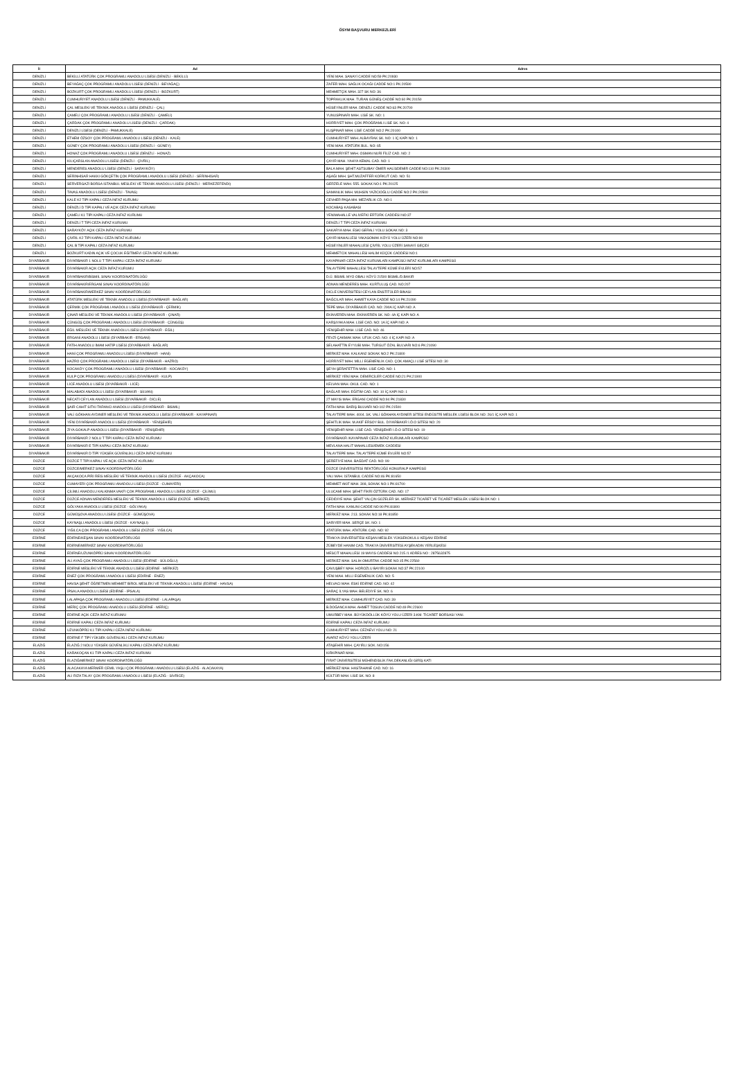ÖSYM BAŞVURU MERKEZLERİ
| İl | Ad | Adres |
| --- | --- | --- |
| DENİZLİ | BEKİLLİ ATATÜRK ÇOK PROGRAMLI ANADOLU LİSESİ (DENİZLİ - BEKİLLİ) | YENİ MAH. SANAYİ CADDE NO:59 PK:20930 |
| DENİZLİ | BEYAĞAÇ ÇOK PROGRAMLI ANADOLU LİSESİ (DENİZLİ - BEYAĞAÇ) | ZAFER MAH. SAĞLIK OCAĞI CADDE NO:1 PK:20590 |
| DENİZLİ | BOZKURT ÇOK PROGRAMLI ANADOLU LİSESİ (DENİZLİ - BOZKURT) | MEHMETÇİK MAH. 327 SK NO: 36 |
| DENİZLİ | CUMHURİYET ANADOLU LİSESİ (DENİZLİ - PAMUKKALE) | TOPRAKLIK MAH. TURAN GÜNEŞ CADDE NO:60 PK:20150 |
| DENİZLİ | ÇAL MESLEKİ VE TEKNİK ANADOLU LİSESİ (DENİZLİ - ÇAL) | HÜSEYİNLER MAH. DENİZLİ CADDE NO:63 PK:20700 |
| DENİZLİ | ÇAMELİ ÇOK PROGRAMLI ANADOLU LİSESİ (DENİZLİ - ÇAMELİ) | YUNUSPINARI MAH. LİSE SK. NO: 1 |
| DENİZLİ | ÇARDAK ÇOK PROGRAMLI ANADOLU LİSESİ (DENİZLİ - ÇARDAK) | HÜRRİYET MAH. ÇOK PROĞRAMLI LİSE SK. NO: 4 |
| DENİZLİ | DENİZLİ LİSESİ (DENİZLİ - PAMUKKALE) | KUŞPINAR MAH. LİSE CADDE NO:2 PK:20100 |
| DENİZLİ | ETHEM ÖZSOY ÇOK PROGRAMLI ANADOLU LİSESİ (DENİZLİ - KALE) | CUMHURİYET MAH. ALBAYRAK SK. NO: 1 İÇ KAPI NO: 1 |
| DENİZLİ | GÜNEY ÇOK PROGRAMLI ANADOLU LİSESİ (DENİZLİ - GÜNEY) | YENİ MAH. ATATÜRK BUL. NO: 65 |
| DENİZLİ | HONAZ ÇOK PROGRAMLI ANADOLU LİSESİ (DENİZLİ - HONAZ) | CUMHURİYET MAH. OSMAN NURİ FİLİZ CAD. NO: 2 |
| DENİZLİ | KILIÇARSLAN ANADOLU LİSESİ (DENİZLİ - ÇİVRİL) | ÇAYIR MAH. YAHYA KEMAL CAD. NO: 1 |
| DENİZLİ | MENDERES ANADOLU LİSESİ (DENİZLİ - SARAYKÖY) | BALA MAH. ŞEHİT ASTSUBAY ÖMER HALİSDEMİR CADDE NO:110 PK:20300 |
| DENİZLİ | SERİNHİSAR HAKKI GÖKÇETİN ÇOK PROGRAMLI ANADOLU LİSESİ (DENİZLİ - SERİNHİSAR) | AŞAĞI MAH. ŞHT.MUZAFFER KORKUT CAD. NO: 51 |
| DENİZLİ | SERVERGAZİ BORSA İSTANBUL MESLEKİ VE TEKNİK ANADOLU LİSESİ (DENİZLİ - MERKEZEFENDİ) | GERZELE MAH. 555. SOKAK NO:1 PK:20125 |
| DENİZLİ | TAVAS ANADOLU LİSESİ (DENİZLİ - TAVAS) | SAMANLIK MAH. MUHSİN YAZICIOĞLU CADDE NO:2 PK:20500 |
| DENİZLİ | KALE K2 TİPİ KAPALI CEZA İNFAZ KURUMU | CEVHER PAŞA MH. MEZARLIK CD. NO:1 |
| DENİZLİ | DENİZLİ D TİPİ KAPALI VE AÇIK CEZA İNFAZ KURUMU | KOCABAŞ KASABASI |
| DENİZLİ | ÇAMELİ K1 TİPİ KAPALI CEZA İNFAZ KURUMU | YENİMAHALLE VALİVEFKİ ERTÜRK CADDESİ NO:37 |
| DENİZLİ | DENİZLİ T TİPİ CEZA İNFAZ KURUMU | DENİZLİ T TİPİ CEZA İNFAZ KURUMU |
| DENİZLİ | SARAYKÖY AÇIK CEZA İNFAZ KURUMU | SAKARYA MAH. ESKİ GERALİ YOLU SOKAK NO: 3 |
| DENİZLİ | ÇİVRİL K2 TİPİ KAPALI CEZA İNFAZ KURUMU | ÇAYIR MAHALLESİ YAKASOMAK KÖYÜ YOLU ÜZERİ NO:90 |
| DENİZLİ | ÇAL B TİPİ KAPALI CEZA İNFAZ KURUMU | HÜSEYİNLER MAHALLESİ ÇİVRİL YOLU ÜZERİ SANAYİ GEÇİDİ |
| DENİZLİ | BOZKURT KADIN AÇIK VE ÇOCUK EĞİTİMEVİ CEZA İNFAZ KURUMU | MEHMETCİK MAHALLESİ HALİM KÜÇÜK CADDESİ NO:1 |
| DİYARBAKIR | DİYARBAKIR 1 NOLU T TİPİ KAPALI CEZA İNFAZ KURUMU | KAYAPINAR CEZA İNFAZ KURUMLARI KAMPÜSÜ İNFAZ KURUMLARI KAMPÜSÜ |
| DİYARBAKIR | DİYARBAKIR AÇIK CEZA İNFAZ KURUMU | TALAYTEPE MAHALLESİ TALAYTEPE KÜME EVLERİ NO:57 |
| DİYARBAKIR | DİYARBAKIR/BİSMİL SINAV KOORDİNATÖRLÜĞÜ | D.Ü. BİSMİL MYO OBALI KÖYÜ 21500 BİSMİL/D.BAKIR |
| DİYARBAKIR | DİYARBAKIR/ERGANİ SINAV KOORDİNATÖRLÜĞÜ | ADNAN MENDERES MAH. KURTULUŞ CAD. NO:207 |
| DİYARBAKIR | DİYARBAKIR/MERKEZ SINAV KOORDİNATÖRLÜĞÜ | DİCLE ÜNİVERSİTESİ CEYLAN ENSTİTÜLER BİNASI |
| DİYARBAKIR | ATATÜRK MESLEKİ VE TEKNİK ANADOLU LİSESİ (DİYARBAKIR - BAĞLAR) | BAĞCILAR MAH. AHMET KAYA CADDE NO:14 PK:21090 |
| DİYARBAKIR | ÇERMİK ÇOK PROGRAMLI ANADOLU LİSESİ (DİYARBAKIR - ÇERMİK) | TEPE MAH. DİYARBAKIR CAD. NO: 290A İÇ KAPI NO: A |
| DİYARBAKIR | ÇINAR MESLEKİ VE TEKNİK ANADOLU LİSESİ (DİYARBAKIR - ÇINAR) | EKİNVEREN MAH. EKİNVEREN SK. NO: 4A İÇ KAPI NO: A |
| DİYARBAKIR | ÇÜNGÜŞ ÇOK PROGRAMLI ANADOLU LİSESİ (DİYARBAKIR - ÇÜNGÜŞ) | KARŞIYAKA MAH. LİSE CAD. NO: 1A İÇ KAPI NO: A |
| DİYARBAKIR | EĞİL MESLEKİ VE TEKNİK ANADOLU LİSESİ (DİYARBAKIR - EĞİL) | YENİŞEHİR MAH. LİSE CAD. NO: 46 |
| DİYARBAKIR | ERGANİ ANADOLU LİSESİ (DİYARBAKIR - ERGANİ) | FEVZİ ÇAKMAK MAH. UFUK CAD. NO: 4 İÇ KAPI NO: A |
| DİYARBAKIR | FATİH ANADOLU İMAM HATİP LİSESİ (DİYARBAKIR - BAĞLAR) | SELAHATTİN EYYUBİ MAH. TURGUT ÖZAL BULVARI NO:6 PK:21090 |
| DİYARBAKIR | HANİ ÇOK PROGRAMLI ANADOLU LİSESİ (DİYARBAKIR - HANİ) | MERKEZ MAH. KALKAN2 SOKAK NO:2 PK:21800 |
| DİYARBAKIR | HAZRO ÇOK PROGRAMLI ANADOLU LİSESİ (DİYARBAKIR - HAZRO) | HÜRRİYET MAH. MİLLİ EGEMENLİK CAD. ÇOK AMAÇLI LİSE SİTESİ NO: 30 |
| DİYARBAKIR | KOCAKÖY ÇOK PROGRAMLI ANADOLU LİSESİ (DİYARBAKIR - KOCAKÖY) | ŞEYH ŞERAFETTİN MAH. LİSE CAD. NO: 1 |
| DİYARBAKIR | KULP ÇOK PROGRAMLI ANADOLU LİSESİ (DİYARBAKIR - KULP) | MERKEZ YENİ MAH. DEMİRCİLER CADDE NO:21 PK:21900 |
| DİYARBAKIR | LİCE ANADOLU LİSESİ (DİYARBAKIR - LİCE) | KELVAN MAH. OKUL CAD. NO: 1 |
| DİYARBAKIR | MALABADİ ANADOLU LİSESİ (DİYARBAKIR - SİLVAN) | BAĞLAR MAH. EĞİTİM CAD. NO: 10 İÇ KAPI NO: 1 |
| DİYARBAKIR | NECATİ CEYLAN ANADOLU LİSESİ (DİYARBAKIR - DİCLE) | 27 MAYIS MAH. ERGANİ CADDE NO:94 PK:21830 |
| DİYARBAKIR | ŞAİR CAHİT SITKI TARANCI ANADOLU LİSESİ (DİYARBAKIR - BİSMİL) | FATİH MAH. BARIŞ BULVARI NO:102 PK:21500 |
| DİYARBAKIR | VALİ GÖKHAN AYDINER MESLEKİ VE TEKNİK ANADOLU LİSESİ (DİYARBAKIR - KAYAPINAR) | TALAYTEPE MAH. 4004. SK. VALİ GÖKHAN AYDINER SİTESİ ENDÜSTRİ MESLEK LİSESİ BLOK NO: 26/1 İÇ KAPI NO: 1 |
| DİYARBAKIR | YENİ DİYARBAKIR ANADOLU LİSESİ (DİYARBAKIR - YENİŞEHİR) | ŞEHİTLİK MAH. M.AKİF ERSOY BUL. DİYARBAKIR İ.Ö.O SİTESİ NO: 20 |
| DİYARBAKIR | ZİYA GOKALP ANADOLU LİSESİ (DİYARBAKIR - YENİŞEHİR) | YENİŞEHİR MAH. LİSE CAD. YENİŞEHİR İ.Ö.O SİTESİ NO: 19 |
| DİYARBAKIR | DİYARBAKIR 2 NOLU T TİPİ KAPALI CEZA İNFAZ KURUMU | DİYARBAKIR /KAYAPINAR CEZA İNFAZ KURUMLARI KAMPÜSÜ |
| DİYARBAKIR | DİYARBAKIR E TİPİ KAPALI CEZA İNFAZ KURUMU | MEVLANA HALİT MAHALLESİ/EMEK CADDESİ |
| DİYARBAKIR | DİYARBAKIR D TİPİ YÜKSEK GÜVENLİKLİ CEZA İNFAZ KURUMU | TALAYTEPE MAH. TALAYTEPE KÜME EVLERİ NO:57 |
| DÜZCE | DÜZCE T TİPİ KAPALI VE AÇIK CEZA İNFAZ KURUMU | ŞEREFİYE MAH. BAĞDAT CAD. NO: 99 |
| DÜZCE | DÜZCE/MERKEZ SINAV KOORDİNATÖRLÜĞÜ | DÜZCE ÜNİVERSİTESİ REKTÖRLÜĞÜ KONURALP KAMPÜSÜ |
| DÜZCE | AKÇAKOCA PİRİ REİS MESLEKİ VE TEKNİK ANADOLU LİSESİ (DÜZCE - AKÇAKOCA) | YALI MAH. İSTANBUL CADDE NO:46 PK:81650 |
| DÜZCE | CUMAYERİ ÇOK PROGRAMLI ANADOLU LİSESİ (DÜZCE - CUMAYERİ) | MEHMET AKİF MAH. 308, SOKAK NO:1 PK:81700 |
| DÜZCE | ÇİLİMLİ ANADOLU KALKINMA VAKFI ÇOK PROGRAMLI ANADOLU LİSESİ (DÜZCE - ÇİLİMLİ) | ULUCAMİ MAH. ŞEHİT FİKRİ ÖZTÜRK CAD. NO: 17 |
| DÜZCE | DÜZCE ADNAN MENDERES MESLEKİ VE TEKNİK ANADOLU LİSESİ (DÜZCE - MERKEZ) | CEDİDİYE MAH. ŞEHİT YALÇIN GÜZELER SK. MERKEZ TİCARET VE TİCARET MESLEK LİSESİ BLOK NO: 1 |
| DÜZCE | GÖLYAKA ANADOLU LİSESİ (DÜZCE - GÖLYAKA) | FATİH MAH. KANUNİ CADDE NO:90 PK:81800 |
| DÜZCE | GÜMÜŞOVA ANADOLU LİSESİ (DÜZCE - GÜMÜŞOVA) | MERKEZ MAH. 213. SOKAK NO:18 PK:81850 |
| DÜZCE | KAYNAŞLI ANADOLU LİSESİ (DÜZCE - KAYNAŞLI) | SARIYER MAH. SERÇE SK. NO: 1 |
| DÜZCE | YIĞILCA ÇOK PROGRAMLI ANADOLU LİSESİ (DÜZCE - YIĞILCA) | ATATÜRK MAH. ATATÜRK CAD. NO: 92 |
| EDİRNE | EDİRNE/KEŞAN SINAV KOORDİNATÖRLÜĞÜ | TRAKYA ÜNİVERSİTESİ KEŞAN MESLEK YÜKSEKOKULU KEŞAN/ EDİRNE |
| EDİRNE | EDİRNE/MERKEZ SINAV KOORDİNATÖRLÜĞÜ | ZÜBEYDE HANIM CAD. TRAKYA ÜNİVERSİTESİ AYŞEKADIN YERLEŞKESİ |
| EDİRNE | EDİRNE/UZUNKÖPRÜ SINAV KOORDİNATÖRLÜĞÜ | MESCİT MAHALLESİ 19 MAYIS CADDESİ NO 215 /1 ADRES NO : 2875632875 |
| EDİRNE | ALİ AYAĞ ÇOK PROGRAMLI ANADOLU LİSESİ (EDİRNE - SÜLOĞLU) | MERKEZ MAH. SALİH OMURTAK CADDE NO:15 PK:22560 |
| EDİRNE | EDİRNE MESLEKİ VE TEKNİK ANADOLU LİSESİ (EDİRNE - MERKEZ) | ÇAVUŞBEY MAH. HOROZLU BAYIRI SOKAK NO:37 PK:22100 |
| EDİRNE | ENEZ ÇOK PROGRAMLI ANADOLU LİSESİ (EDİRNE - ENEZ) | YENİ MAH. MİLLİ EGEMENLİK CAD. NO: 5 |
| EDİRNE | HAVSA ŞEHİT ÖĞRETMEN MEHMET BİROL MESLEKİ VE TEKNİK ANADOLU LİSESİ (EDİRNE - HAVSA) | HELVACI MAH. ESKİ EDİRNE CAD. NO: 42 |
| EDİRNE | İPSALA ANADOLU LİSESİ (EDİRNE - İPSALA) | SARAÇ İLYAS MAH. BELEDİYE SK. NO: 6 |
| EDİRNE | LALAPAŞA ÇOK PROGRAMLI ANADOLU LİSESİ (EDİRNE - LALAPAŞA) | MERKEZ MAH. CUMHURİYET CAD. NO: 39 |
| EDİRNE | MERİÇ ÇOK PROGRAMLI ANADOLU LİSESİ (EDİRNE - MERİÇ) | B.DOĞANCA MAH. AHMET TOSUN CADDE NO:49 PK:22600 |
| EDİRNE | EDİRNE AÇIK CEZA İNFAZ KURUMU | UMURBEY MAH. BÜYÜKDÖLLÜK KÖYÜ YOLU ÜZERİ 3.KM. TİCARET BORSASI YANI. |
| EDİRNE | EDİRNE KAPALI CEZA İNFAZ KURUMU | EDİRNE KAPALI CEZA İNFAZ KURUMU |
| EDİRNE | UZUNKÖPRÜ K1 TİPİ KAPALI CEZA İNFAZ KURUMU | CUMHURİYET MAH. CEZAEVİ YOLU NO: 21 |
| EDİRNE | EDİRNE F TİPİ YÜKSEK GÜVENLİKLİ CEZA İNFAZ KURUMU | AVARIZ KÖYÜ YOLU ÜZERİ |
| ELAZIĞ | ELAZIĞ 2 NOLU YÜKSEK GÜVENLİKLİ KAPALI CEZA İNFAZ KURUMU | ATAŞEHİR MAH. ÇAYIRLI SOK. NO:156 |
| ELAZIĞ | KARAKOÇAN K1 TİPİ KAPALI CEZA İNFAZ KURUMU | KIRKPINAR MAH. |
| ELAZIĞ | ELAZIĞ/MERKEZ SINAV KOORDİNATÖRLÜĞÜ | FIRAT ÜNİVERSİTESİ MÜHENDİSLİK FAK.DEKANLIĞI GİRİŞ KATI |
| ELAZIĞ | ALACAKAYA MERMER CEMİL YAŞLI ÇOK PROGRAMLI ANADOLU LİSESİ (ELAZIĞ - ALACAKAYA) | MERKEZ MAH. HASTAHANE CAD. NO: 16 |
| ELAZIĞ | ALİ RIZA TALAY ÇOK PROGRAMLI ANADOLU LİSESİ (ELAZIĞ - SİVRİCE) | KÜLTÜR MAH. LİSE SK. NO: 8 |